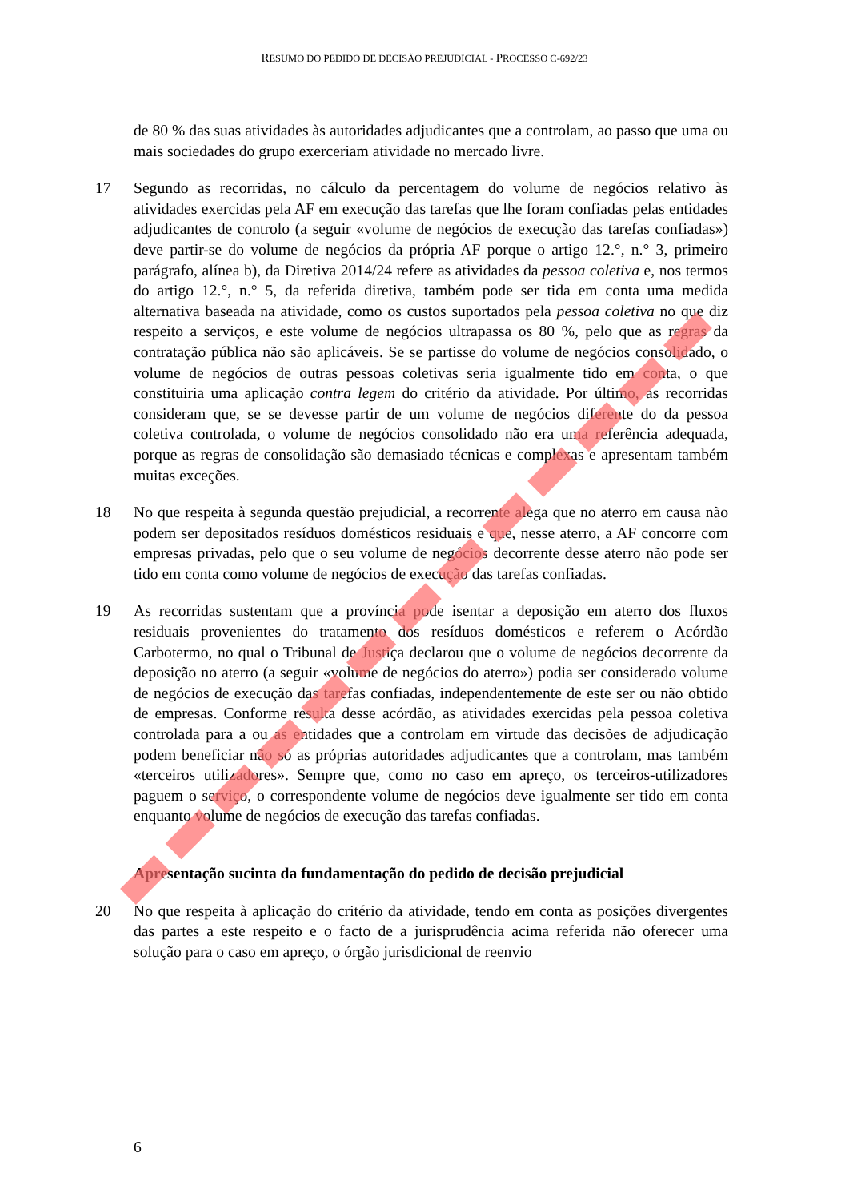RESUMO DO PEDIDO DE DECISÃO PREJUDICIAL - PROCESSO C-692/23
de 80 % das suas atividades às autoridades adjudicantes que a controlam, ao passo que uma ou mais sociedades do grupo exerceriam atividade no mercado livre.
17 Segundo as recorridas, no cálculo da percentagem do volume de negócios relativo às atividades exercidas pela AF em execução das tarefas que lhe foram confiadas pelas entidades adjudicantes de controlo (a seguir «volume de negócios de execução das tarefas confiadas») deve partir-se do volume de negócios da própria AF porque o artigo 12.°, n.° 3, primeiro parágrafo, alínea b), da Diretiva 2014/24 refere as atividades da pessoa coletiva e, nos termos do artigo 12.°, n.° 5, da referida diretiva, também pode ser tida em conta uma medida alternativa baseada na atividade, como os custos suportados pela pessoa coletiva no que diz respeito a serviços, e este volume de negócios ultrapassa os 80 %, pelo que as regras da contratação pública não são aplicáveis. Se se partisse do volume de negócios consolidado, o volume de negócios de outras pessoas coletivas seria igualmente tido em conta, o que constituiria uma aplicação contra legem do critério da atividade. Por último, as recorridas consideram que, se se devesse partir de um volume de negócios diferente do da pessoa coletiva controlada, o volume de negócios consolidado não era uma referência adequada, porque as regras de consolidação são demasiado técnicas e complexas e apresentam também muitas exceções.
18 No que respeita à segunda questão prejudicial, a recorrente alega que no aterro em causa não podem ser depositados resíduos domésticos residuais e que, nesse aterro, a AF concorre com empresas privadas, pelo que o seu volume de negócios decorrente desse aterro não pode ser tido em conta como volume de negócios de execução das tarefas confiadas.
19 As recorridas sustentam que a província pode isentar a deposição em aterro dos fluxos residuais provenientes do tratamento dos resíduos domésticos e referem o Acórdão Carbotermo, no qual o Tribunal de Justiça declarou que o volume de negócios decorrente da deposição no aterro (a seguir «volume de negócios do aterro») podia ser considerado volume de negócios de execução das tarefas confiadas, independentemente de este ser ou não obtido de empresas. Conforme resulta desse acórdão, as atividades exercidas pela pessoa coletiva controlada para a ou as entidades que a controlam em virtude das decisões de adjudicação podem beneficiar não só as próprias autoridades adjudicantes que a controlam, mas também «terceiros utilizadores». Sempre que, como no caso em apreço, os terceiros-utilizadores paguem o serviço, o correspondente volume de negócios deve igualmente ser tido em conta enquanto volume de negócios de execução das tarefas confiadas.
Apresentação sucinta da fundamentação do pedido de decisão prejudicial
20 No que respeita à aplicação do critério da atividade, tendo em conta as posições divergentes das partes a este respeito e o facto de a jurisprudência acima referida não oferecer uma solução para o caso em apreço, o órgão jurisdicional de reenvio
6